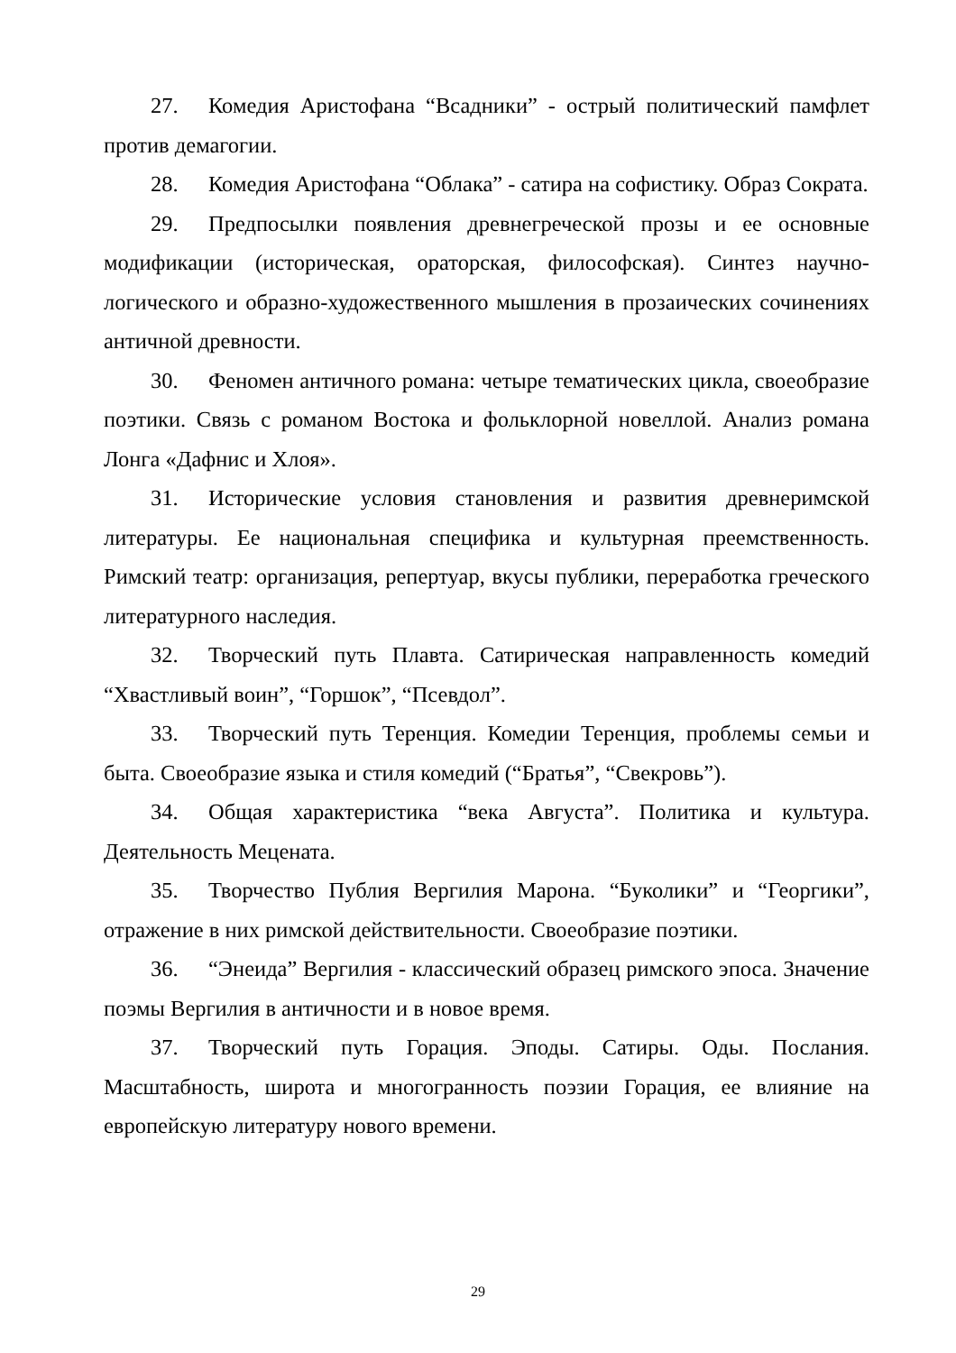27. Комедия Аристофана “Всадники” - острый политический памфлет против демагогии.
28. Комедия Аристофана “Облака” - сатира на софистику. Образ Сократа.
29. Предпосылки появления древнегреческой прозы и ее основные модификации (историческая, ораторская, философская). Синтез научно-логического и образно-художественного мышления в прозаических сочинениях античной древности.
30. Феномен античного романа: четыре тематических цикла, своеобразие поэтики. Связь с романом Востока и фольклорной новеллой. Анализ романа Лонга «Дафнис и Хлоя».
31. Исторические условия становления и развития древнеримской литературы. Ее национальная специфика и культурная преемственность. Римский театр: организация, репертуар, вкусы публики, переработка греческого литературного наследия.
32. Творческий путь Плавта. Сатирическая направленность комедий “Хвастливый воин”, “Горшок”, “Псевдол”.
33. Творческий путь Теренция. Комедии Теренция, проблемы семьи и быта. Своеобразие языка и стиля комедий (“Братья”, “Свекровь”).
34. Общая характеристика “века Августа”. Политика и культура. Деятельность Мецената.
35. Творчество Публия Вергилия Марона. “Буколики” и “Георгики”, отражение в них римской действительности. Своеобразие поэтики.
36. “Энеида” Вергилия - классический образец римского эпоса. Значение поэмы Вергилия в античности и в новое время.
37. Творческий путь Горация. Эподы. Сатиры. Оды. Послания. Масштабность, широта и многогранность поэзии Горация, ее влияние на европейскую литературу нового времени.
29